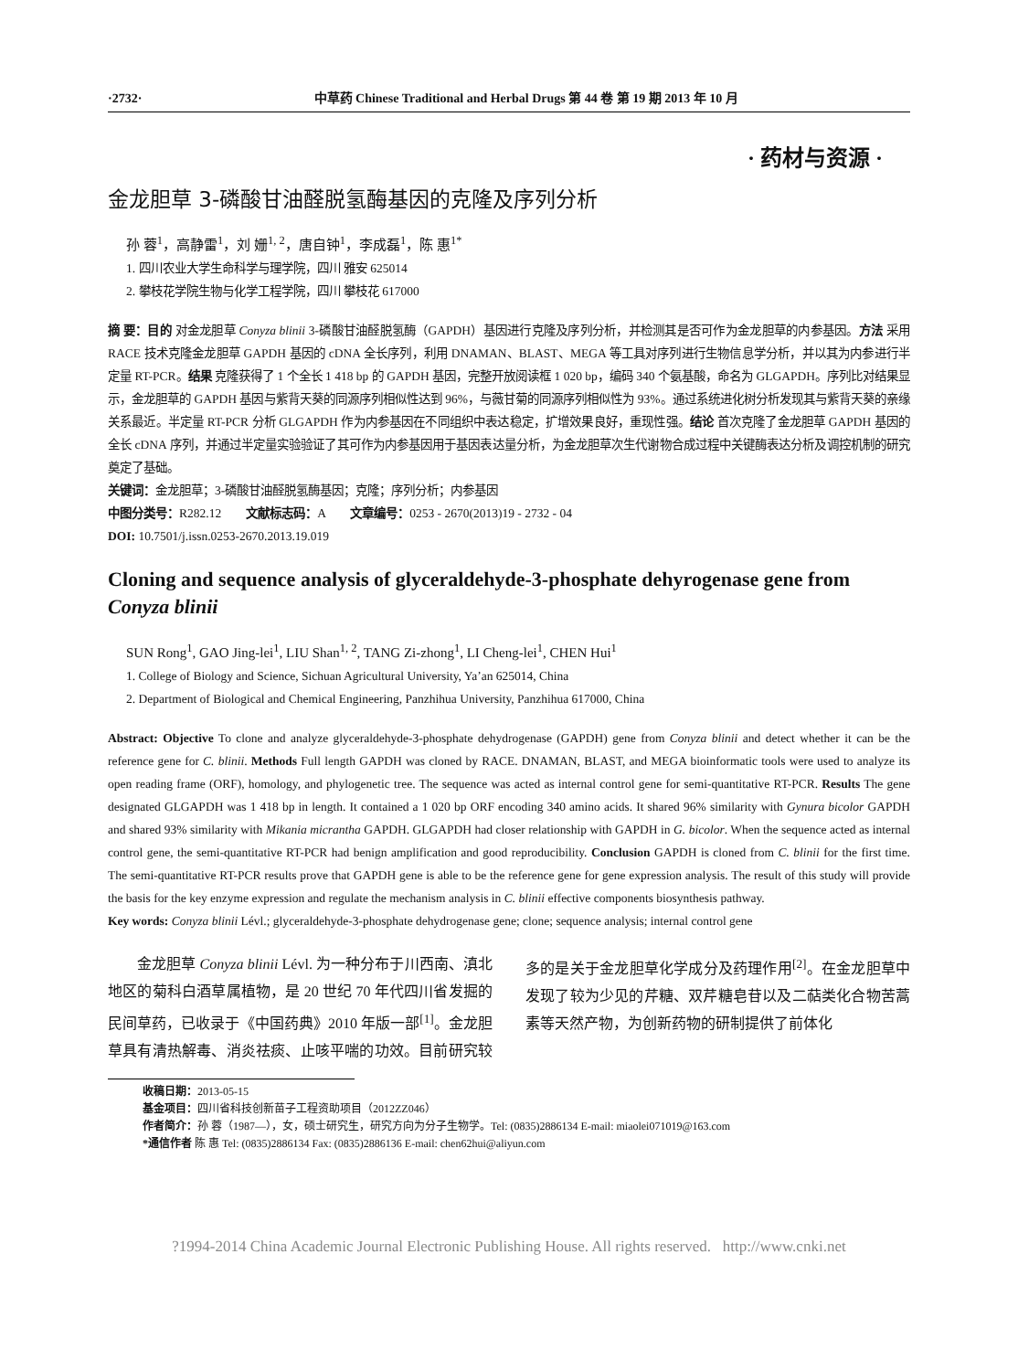·2732· 中草药 Chinese Traditional and Herbal Drugs 第 44 卷 第 19 期 2013 年 10 月
· 药材与资源 ·
金龙胆草 3-磷酸甘油醛脱氢酶基因的克隆及序列分析
孙 蓉<sup>1</sup>，高静雷<sup>1</sup>，刘 姗<sup>1, 2</sup>，唐自钟<sup>1</sup>，李成磊<sup>1</sup>，陈 惠<sup>1*</sup>
1. 四川农业大学生命科学与理学院，四川 雅安 625014
2. 攀枝花学院生物与化学工程学院，四川 攀枝花 617000
摘 要：目的 对金龙胆草 Conyza blinii 3-磷酸甘油醛脱氢酶（GAPDH）基因进行克隆及序列分析，并检测其是否可作为金龙胆草的内参基因。方法 采用 RACE 技术克隆金龙胆草 GAPDH 基因的 cDNA 全长序列，利用 DNAMAN、BLAST、MEGA 等工具对序列进行生物信息学分析，并以其为内参进行半定量 RT-PCR。结果 克隆获得了 1 个全长 1 418 bp 的 GAPDH 基因，完整开放阅读框 1 020 bp，编码 340 个氨基酸，命名为 GLGAPDH。序列比对结果显示，金龙胆草的 GAPDH 基因与紫背天葵的同源序列相似性达到 96%，与薇甘菊的同源序列相似性为 93%。通过系统进化树分析发现其与紫背天葵的亲缘关系最近。半定量 RT-PCR 分析 GLGAPDH 作为内参基因在不同组织中表达稳定，扩增效果良好，重现性强。结论 首次克隆了金龙胆草 GAPDH 基因的全长 cDNA 序列，并通过半定量实验验证了其可作为内参基因用于基因表达量分析，为金龙胆草次生代谢物合成过程中关键酶表达分析及调控机制的研究奠定了基础。
关键词：金龙胆草；3-磷酸甘油醛脱氢酶基因；克隆；序列分析；内参基因
中图分类号：R282.12 文献标志码：A 文章编号：0253 - 2670(2013)19 - 2732 - 04
DOI: 10.7501/j.issn.0253-2670.2013.19.019
Cloning and sequence analysis of glyceraldehyde-3-phosphate dehyrogenase gene from Conyza blinii
SUN Rong<sup>1</sup>, GAO Jing-lei<sup>1</sup>, LIU Shan<sup>1, 2</sup>, TANG Zi-zhong<sup>1</sup>, LI Cheng-lei<sup>1</sup>, CHEN Hui<sup>1</sup>
1. College of Biology and Science, Sichuan Agricultural University, Ya’an 625014, China
2. Department of Biological and Chemical Engineering, Panzhihua University, Panzhihua 617000, China
Abstract: Objective To clone and analyze glyceraldehyde-3-phosphate dehydrogenase (GAPDH) gene from Conyza blinii and detect whether it can be the reference gene for C. blinii. Methods Full length GAPDH was cloned by RACE. DNAMAN, BLAST, and MEGA bioinformatic tools were used to analyze its open reading frame (ORF), homology, and phylogenetic tree. The sequence was acted as internal control gene for semi-quantitative RT-PCR. Results The gene designated GLGAPDH was 1 418 bp in length. It contained a 1 020 bp ORF encoding 340 amino acids. It shared 96% similarity with Gynura bicolor GAPDH and shared 93% similarity with Mikania micrantha GAPDH. GLGAPDH had closer relationship with GAPDH in G. bicolor. When the sequence acted as internal control gene, the semi-quantitative RT-PCR had benign amplification and good reproducibility. Conclusion GAPDH is cloned from C. blinii for the first time. The semi-quantitative RT-PCR results prove that GAPDH gene is able to be the reference gene for gene expression analysis. The result of this study will provide the basis for the key enzyme expression and regulate the mechanism analysis in C. blinii effective components biosynthesis pathway.
Key words: Conyza blinii Lévl.; glyceraldehyde-3-phosphate dehydrogenase gene; clone; sequence analysis; internal control gene
  金龙胆草 Conyza blinii Lévl. 为一种分布于川西南、滇北地区的菊科白酒草属植物，是 20 世纪 70 年代四川省发掘的民间草药，已收录于《中国药典》2010 年版一部<sup>[1]</sup>。金龙胆草具有清热解毒、消炎祛痰、止咳平喘的功效。目前研究较多的是关于金龙胆草化学成分及药理作用<sup>[2]</sup>。在金龙胆草中发现了较为少见的芹糖、双芹糖皂苷以及二萜类化合物苦蒿素等天然产物，为创新药物的研制提供了前体化
收稿日期：2013-05-15
基金项目：四川省科技创新苗子工程资助项目（2012ZZ046）
作者简介：孙 蓉（1987—），女，硕士研究生，研究方向为分子生物学。Tel: (0835)2886134 E-mail: miaolei071019@163.com
*通信作者 陈 惠 Tel: (0835)2886134 Fax: (0835)2886136 E-mail: chen62hui@aliyun.com
?1994-2014 China Academic Journal Electronic Publishing House. All rights reserved. http://www.cnki.net